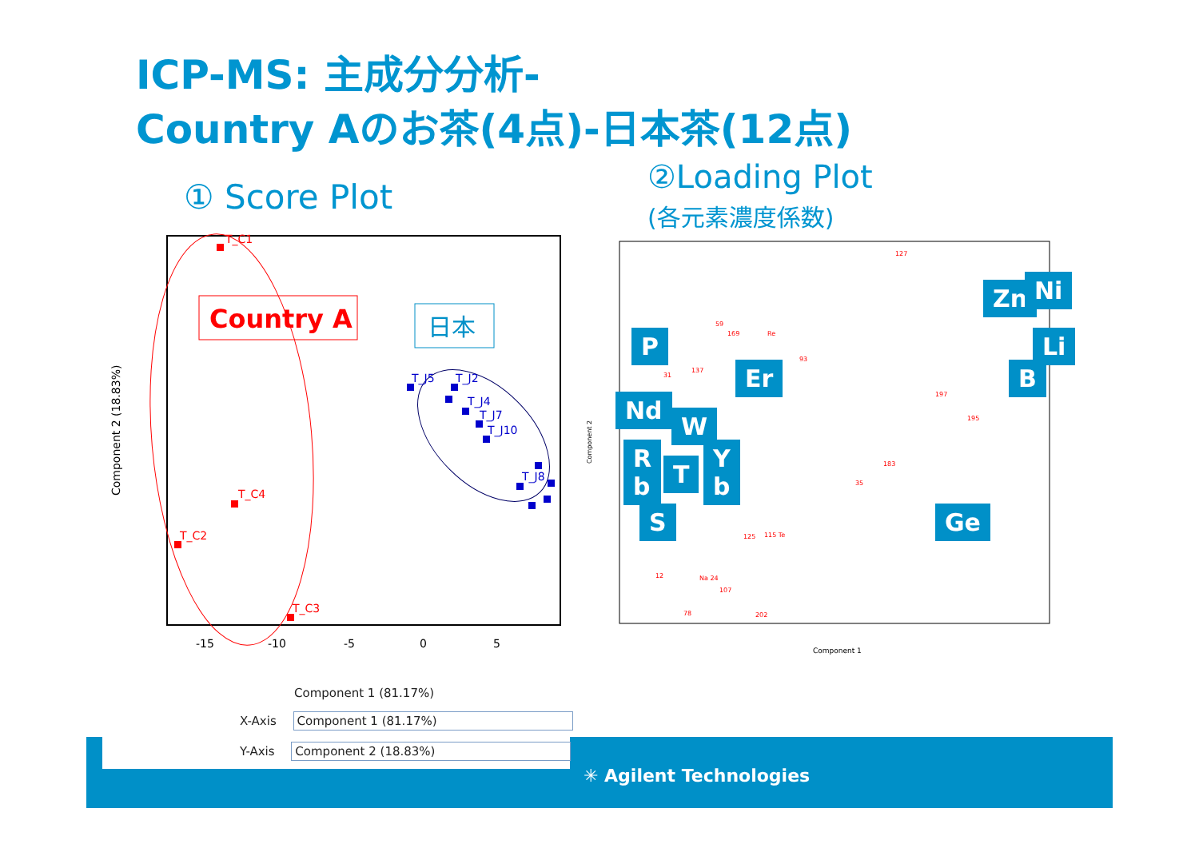ICP-MS: 主成分分析-
Country Aのお茶(4点)-日本茶(12点)
① Score Plot
②Loading Plot
(各元素濃度係数)
Component 2 (18.83%)
-15
-10
-5
0
5
Country A
日本
T_C1
T_C4
T_C2
T_C3
T_J5
T_J2
T_J4
T_J7
T_J10
T_J8
Component 2
Component 1
127
59
169
Re
93
137
31
197
195
183
35
125
115 Te
12
Na 24
107
78
202
Zn Ni
Li
B
P
Er
Nd
W
R
b
T
Y
b
S Ge
Component 1 (81.17%)
X-Axis Component 1 (81.17%)
Y-Axis Component 2 (18.83%)
✳ Agilent Technologies